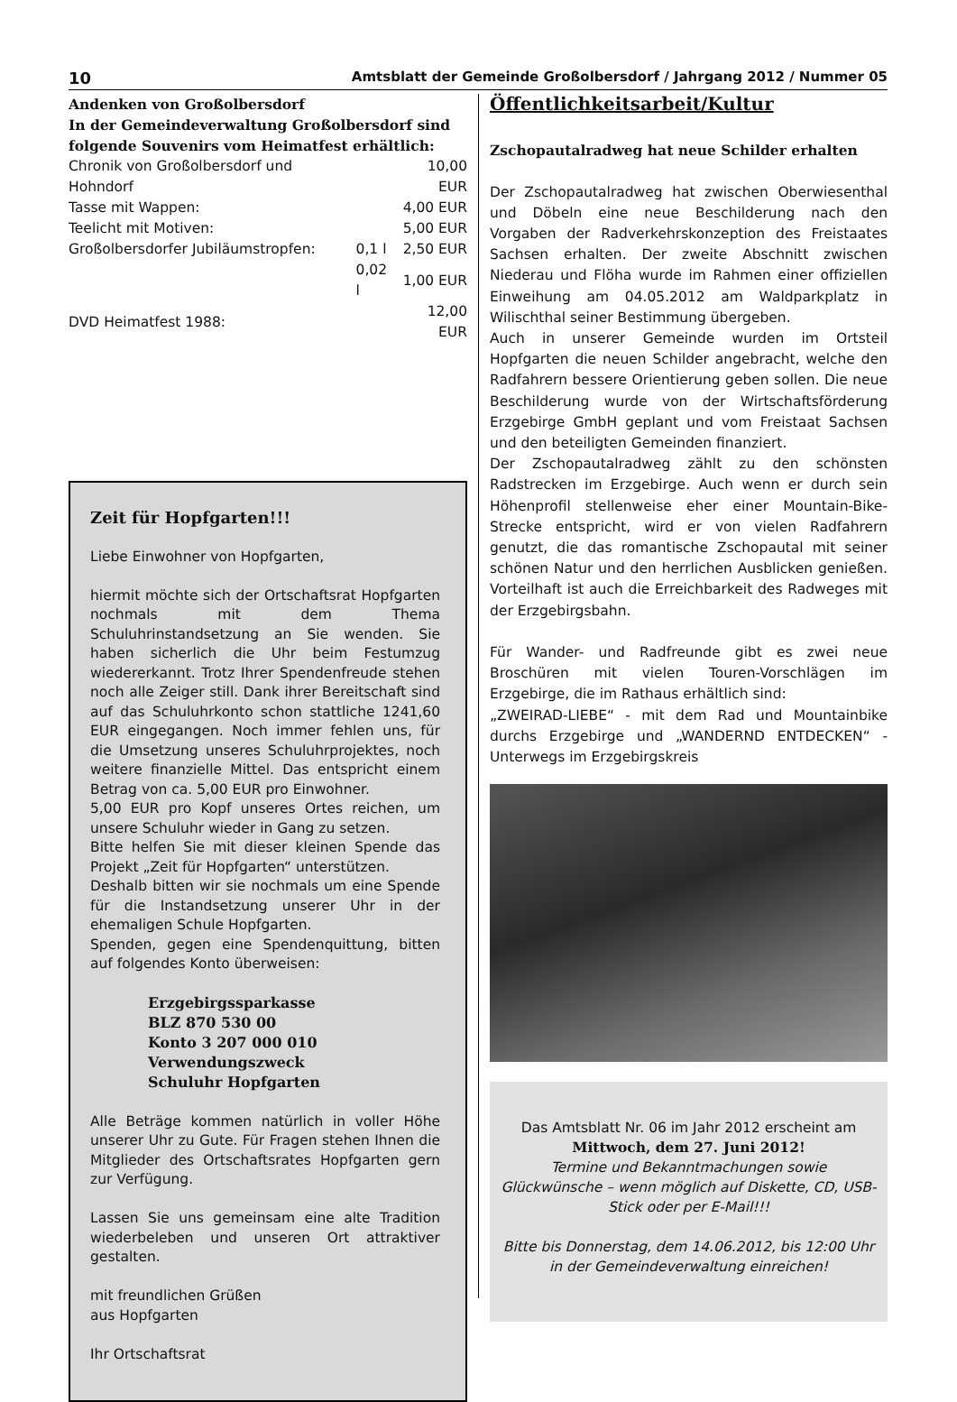10 Amtsblatt der Gemeinde Großolbersdorf / Jahrgang 2012 / Nummer 05
Andenken von Großolbersdorf
In der Gemeindeverwaltung Großolbersdorf sind folgende Souvenirs vom Heimatfest erhältlich:
| Chronik von Großolbersdorf und Hohndorf | | 10,00 EUR |
| Tasse mit Wappen: | | 4,00 EUR |
| Teelicht mit Motiven: | | 5,00 EUR |
| Großolbersdorfer Jubiläumstropfen: | 0,1 l | 2,50 EUR |
| | 0,02 l | 1,00 EUR |
| DVD Heimatfest 1988: | | 12,00 EUR |
Zeit für Hopfgarten!!!
Liebe Einwohner von Hopfgarten,
hiermit möchte sich der Ortschaftsrat Hopfgarten nochmals mit dem Thema Schuluhrinstandsetzung an Sie wenden. Sie haben sicherlich die Uhr beim Festumzug wiedererkannt. Trotz Ihrer Spendenfreude stehen noch alle Zeiger still. Dank ihrer Bereitschaft sind auf das Schuluhrkonto schon stattliche 1241,60 EUR eingegangen. Noch immer fehlen uns, für die Umsetzung unseres Schuluhrprojektes, noch weitere finanzielle Mittel. Das entspricht einem Betrag von ca. 5,00 EUR pro Einwohner.
5,00 EUR pro Kopf unseres Ortes reichen, um unsere Schuluhr wieder in Gang zu setzen.
Bitte helfen Sie mit dieser kleinen Spende das Projekt „Zeit für Hopfgarten“ unterstützen.
Deshalb bitten wir sie nochmals um eine Spende für die Instandsetzung unserer Uhr in der ehemaligen Schule Hopfgarten.
Spenden, gegen eine Spendenquittung, bitten auf folgendes Konto überweisen:
Erzgebirgssparkasse
BLZ 870 530 00
Konto 3 207 000 010
Verwendungszweck
Schuluhr Hopfgarten
Alle Beträge kommen natürlich in voller Höhe unserer Uhr zu Gute. Für Fragen stehen Ihnen die Mitglieder des Ortschaftsrates Hopfgarten gern zur Verfügung.
Lassen Sie uns gemeinsam eine alte Tradition wiederbeleben und unseren Ort attraktiver gestalten.
mit freundlichen Grüßen
aus Hopfgarten
Ihr Ortschaftsrat
Öffentlichkeitsarbeit/Kultur
Zschopautalradweg hat neue Schilder erhalten
Der Zschopautalradweg hat zwischen Oberwiesenthal und Döbeln eine neue Beschilderung nach den Vorgaben der Radverkehrskonzeption des Freistaates Sachsen erhalten. Der zweite Abschnitt zwischen Niederau und Flöha wurde im Rahmen einer offiziellen Einweihung am 04.05.2012 am Waldparkplatz in Wilischthal seiner Bestimmung übergeben.
Auch in unserer Gemeinde wurden im Ortsteil Hopfgarten die neuen Schilder angebracht, welche den Radfahrern bessere Orientierung geben sollen. Die neue Beschilderung wurde von der Wirtschaftsförderung Erzgebirge GmbH geplant und vom Freistaat Sachsen und den beteiligten Gemeinden finanziert.
Der Zschopautalradweg zählt zu den schönsten Radstrecken im Erzgebirge. Auch wenn er durch sein Höhenprofil stellenweise eher einer Mountain-Bike-Strecke entspricht, wird er von vielen Radfahrern genutzt, die das romantische Zschopautal mit seiner schönen Natur und den herrlichen Ausblicken genießen. Vorteilhaft ist auch die Erreichbarkeit des Radweges mit der Erzgebirgsbahn.
Für Wander- und Radfreunde gibt es zwei neue Broschüren mit vielen Touren-Vorschlägen im Erzgebirge, die im Rathaus erhältlich sind:
„ZWEIRAD-LIEBE“ - mit dem Rad und Mountainbike durchs Erzgebirge und „WANDERND ENTDECKEN“ - Unterwegs im Erzgebirgskreis
Das Amtsblatt Nr. 06 im Jahr 2012 erscheint am
Mittwoch, dem 27. Juni 2012!
Termine und Bekanntmachungen sowie Glückwünsche – wenn möglich auf Diskette, CD, USB-Stick oder per E-Mail!!!
Bitte bis Donnerstag, dem 14.06.2012, bis 12:00 Uhr in der Gemeindeverwaltung einreichen!